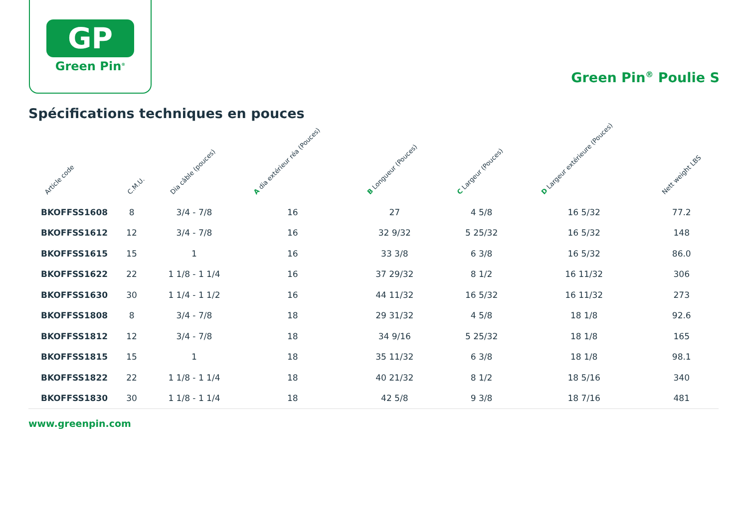GP
Green Pin<sup>®</sup>
Green Pin<sup>®</sup> Poulie S
Spécifications techniques en pouces
| Article code | C.M.U. | Dia câble (pouces) | A dia extérieur réa (Pouces) | B Longueur (Pouces) | C Largeur (Pouces) | D Largeur extérieure (Pouces) | Nett weight LBS |
| --- | --- | --- | --- | --- | --- | --- | --- |
| BKOFFSS1608 | 8 | 3/4 - 7/8 | 16 | 27 | 4 5/8 | 16 5/32 | 77.2 |
| BKOFFSS1612 | 12 | 3/4 - 7/8 | 16 | 32 9/32 | 5 25/32 | 16 5/32 | 148 |
| BKOFFSS1615 | 15 | 1 | 16 | 33 3/8 | 6 3/8 | 16 5/32 | 86.0 |
| BKOFFSS1622 | 22 | 1 1/8 - 1 1/4 | 16 | 37 29/32 | 8 1/2 | 16 11/32 | 306 |
| BKOFFSS1630 | 30 | 1 1/4 - 1 1/2 | 16 | 44 11/32 | 16 5/32 | 16 11/32 | 273 |
| BKOFFSS1808 | 8 | 3/4 - 7/8 | 18 | 29 31/32 | 4 5/8 | 18 1/8 | 92.6 |
| BKOFFSS1812 | 12 | 3/4 - 7/8 | 18 | 34 9/16 | 5 25/32 | 18 1/8 | 165 |
| BKOFFSS1815 | 15 | 1 | 18 | 35 11/32 | 6 3/8 | 18 1/8 | 98.1 |
| BKOFFSS1822 | 22 | 1 1/8 - 1 1/4 | 18 | 40 21/32 | 8 1/2 | 18 5/16 | 340 |
| BKOFFSS1830 | 30 | 1 1/8 - 1 1/4 | 18 | 42 5/8 | 9 3/8 | 18 7/16 | 481 |
www.greenpin.com